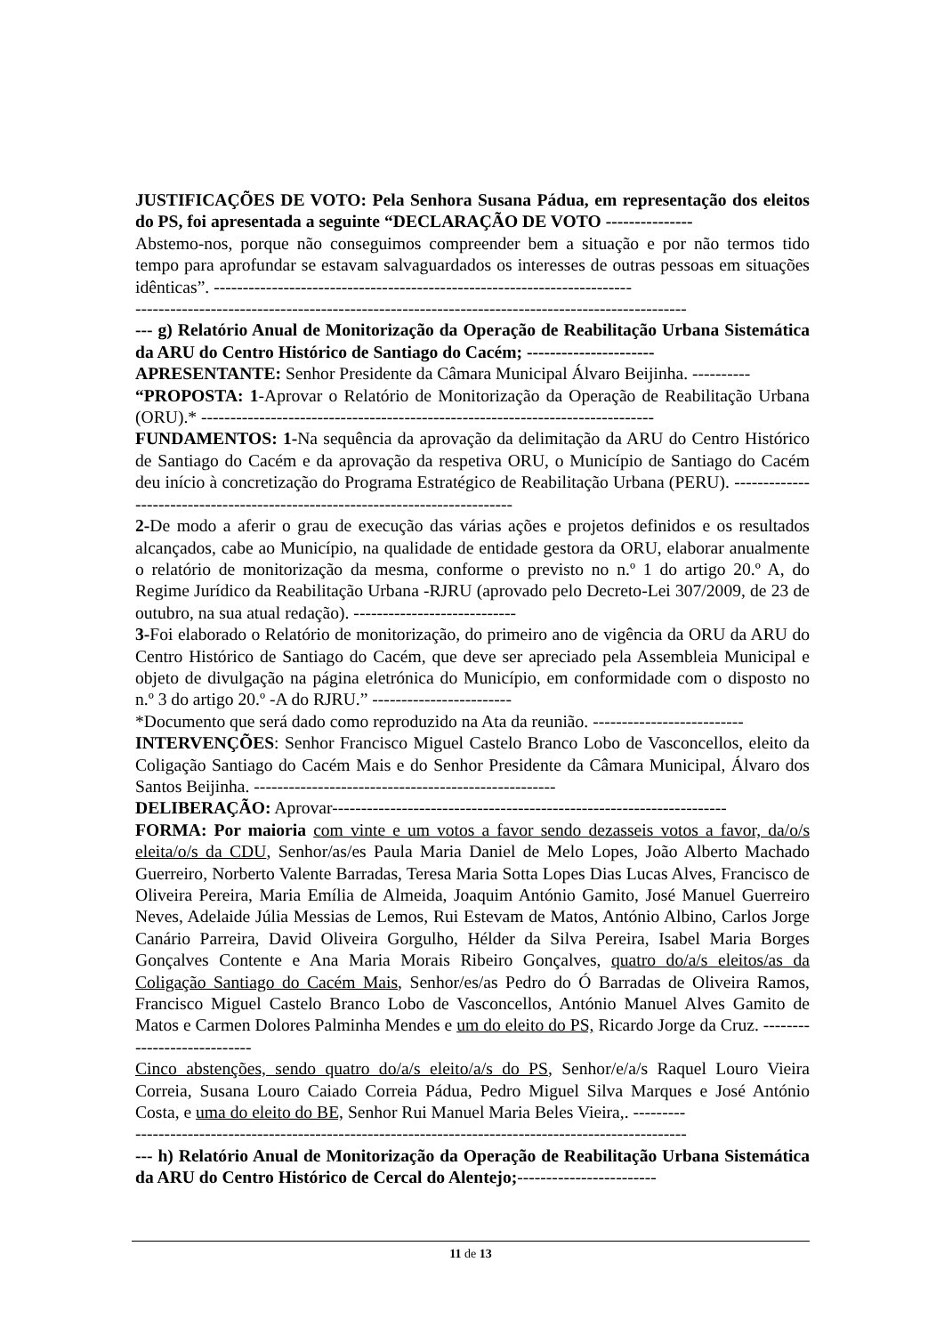JUSTIFICAÇÕES DE VOTO: Pela Senhora Susana Pádua, em representação dos eleitos do PS, foi apresentada a seguinte “DECLARAÇÃO DE VOTO ---------------
Abstemo-nos, porque não conseguimos compreender bem a situação e por não termos tido tempo para aprofundar se estavam salvaguardados os interesses de outras pessoas em situações idênticas”. ------------------------------------------------------------------------
-----------------------------------------------------------------------------------------------
--- g) Relatório Anual de Monitorização da Operação de Reabilitação Urbana Sistemática da ARU do Centro Histórico de Santiago do Cacém; ----------------------
APRESENTANTE: Senhor Presidente da Câmara Municipal Álvaro Beijinha. ----------
“PROPOSTA: 1-Aprovar o Relatório de Monitorização da Operação de Reabilitação Urbana (ORU).* ------------------------------------------------------------------------------
FUNDAMENTOS: 1-Na sequência da aprovação da delimitação da ARU do Centro Histórico de Santiago do Cacém e da aprovação da respetiva ORU, o Município de Santiago do Cacém deu início à concretização do Programa Estratégico de Reabilitação Urbana (PERU). ------------------------------------------------------------------------------
2-De modo a aferir o grau de execução das várias ações e projetos definidos e os resultados alcançados, cabe ao Município, na qualidade de entidade gestora da ORU, elaborar anualmente o relatório de monitorização da mesma, conforme o previsto no n.º 1 do artigo 20.º A, do Regime Jurídico da Reabilitação Urbana -RJRU (aprovado pelo Decreto-Lei 307/2009, de 23 de outubro, na sua atual redação). ----------------------------
3-Foi elaborado o Relatório de monitorização, do primeiro ano de vigência da ORU da ARU do Centro Histórico de Santiago do Cacém, que deve ser apreciado pela Assembleia Municipal e objeto de divulgação na página eletrónica do Município, em conformidade com o disposto no n.º 3 do artigo 20.º -A do RJRU.” ------------------------
*Documento que será dado como reproduzido na Ata da reunião. --------------------------
INTERVENÇÕES: Senhor Francisco Miguel Castelo Branco Lobo de Vasconcellos, eleito da Coligação Santiago do Cacém Mais e do Senhor Presidente da Câmara Municipal, Álvaro dos Santos Beijinha. ----------------------------------------------------
DELIBERAÇÃO: Aprovar--------------------------------------------------------------------
FORMA: Por maioria com vinte e um votos a favor sendo dezasseis votos a favor, da/o/s eleita/o/s da CDU, Senhor/as/es Paula Maria Daniel de Melo Lopes, João Alberto Machado Guerreiro, Norberto Valente Barradas, Teresa Maria Sotta Lopes Dias Lucas Alves, Francisco de Oliveira Pereira, Maria Emília de Almeida, Joaquim António Gamito, José Manuel Guerreiro Neves, Adelaide Júlia Messias de Lemos, Rui Estevam de Matos, António Albino, Carlos Jorge Canário Parreira, David Oliveira Gorgulho, Hélder da Silva Pereira, Isabel Maria Borges Gonçalves Contente e Ana Maria Morais Ribeiro Gonçalves, quatro do/a/s eleitos/as da Coligação Santiago do Cacém Mais, Senhor/es/as Pedro do Ó Barradas de Oliveira Ramos, Francisco Miguel Castelo Branco Lobo de Vasconcellos, António Manuel Alves Gamito de Matos e Carmen Dolores Palminha Mendes e um do eleito do PS, Ricardo Jorge da Cruz. ----------------------------
Cinco abstenções, sendo quatro do/a/s eleito/a/s do PS, Senhor/e/a/s Raquel Louro Vieira Correia, Susana Louro Caiado Correia Pádua, Pedro Miguel Silva Marques e José António Costa, e uma do eleito do BE, Senhor Rui Manuel Maria Beles Vieira,. ---------
-----------------------------------------------------------------------------------------------
--- h) Relatório Anual de Monitorização da Operação de Reabilitação Urbana Sistemática da ARU do Centro Histórico de Cercal do Alentejo;------------------------
11 de 13